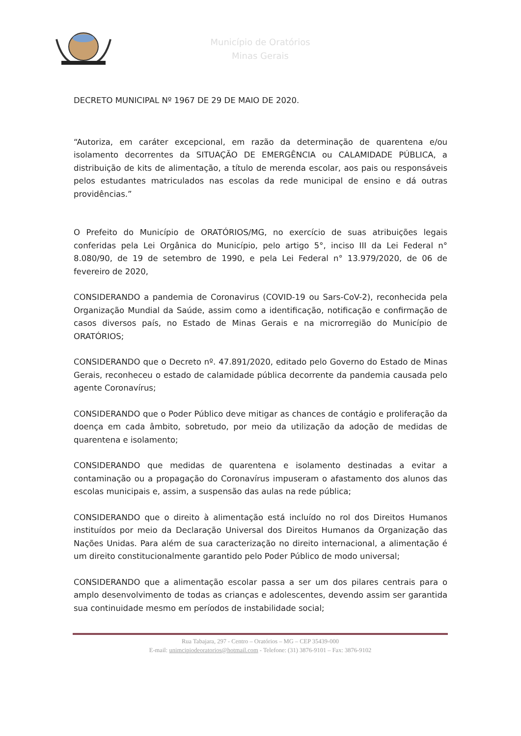Município de Oratórios
Minas Gerais
DECRETO MUNICIPAL Nº 1967 DE 29 DE MAIO DE 2020.
“Autoriza, em caráter excepcional, em razão da determinação de quarentena e/ou isolamento decorrentes da SITUAÇÃO DE EMERGÊNCIA ou CALAMIDADE PÚBLICA, a distribuição de kits de alimentação, a título de merenda escolar, aos pais ou responsáveis pelos estudantes matriculados nas escolas da rede municipal de ensino e dá outras providências.”
O Prefeito do Município de ORATÓRIOS/MG, no exercício de suas atribuições legais conferidas pela Lei Orgânica do Município, pelo artigo 5°, inciso III da Lei Federal n° 8.080/90, de 19 de setembro de 1990, e pela Lei Federal n° 13.979/2020, de 06 de fevereiro de 2020,
CONSIDERANDO a pandemia de Coronavirus (COVID-19 ou Sars-CoV-2), reconhecida pela Organização Mundial da Saúde, assim como a identificação, notificação e confirmação de casos diversos país, no Estado de Minas Gerais e na microrregião do Município de ORATÓRIOS;
CONSIDERANDO que o Decreto nº. 47.891/2020, editado pelo Governo do Estado de Minas Gerais, reconheceu o estado de calamidade pública decorrente da pandemia causada pelo agente Coronavírus;
CONSIDERANDO que o Poder Público deve mitigar as chances de contágio e proliferação da doença em cada âmbito, sobretudo, por meio da utilização da adoção de medidas de quarentena e isolamento;
CONSIDERANDO que medidas de quarentena e isolamento destinadas a evitar a contaminação ou a propagação do Coronavírus impuseram o afastamento dos alunos das escolas municipais e, assim, a suspensão das aulas na rede pública;
CONSIDERANDO que o direito à alimentação está incluído no rol dos Direitos Humanos instituídos por meio da Declaração Universal dos Direitos Humanos da Organização das Nações Unidas. Para além de sua caracterização no direito internacional, a alimentação é um direito constitucionalmente garantido pelo Poder Público de modo universal;
CONSIDERANDO que a alimentação escolar passa a ser um dos pilares centrais para o amplo desenvolvimento de todas as crianças e adolescentes, devendo assim ser garantida sua continuidade mesmo em períodos de instabilidade social;
Rua Tabajara, 297 - Centro – Oratórios – MG – CEP 35439-000
E-mail: unimcipiodeoratorios@hotmail.com - Telefone: (31) 3876-9101 – Fax: 3876-9102